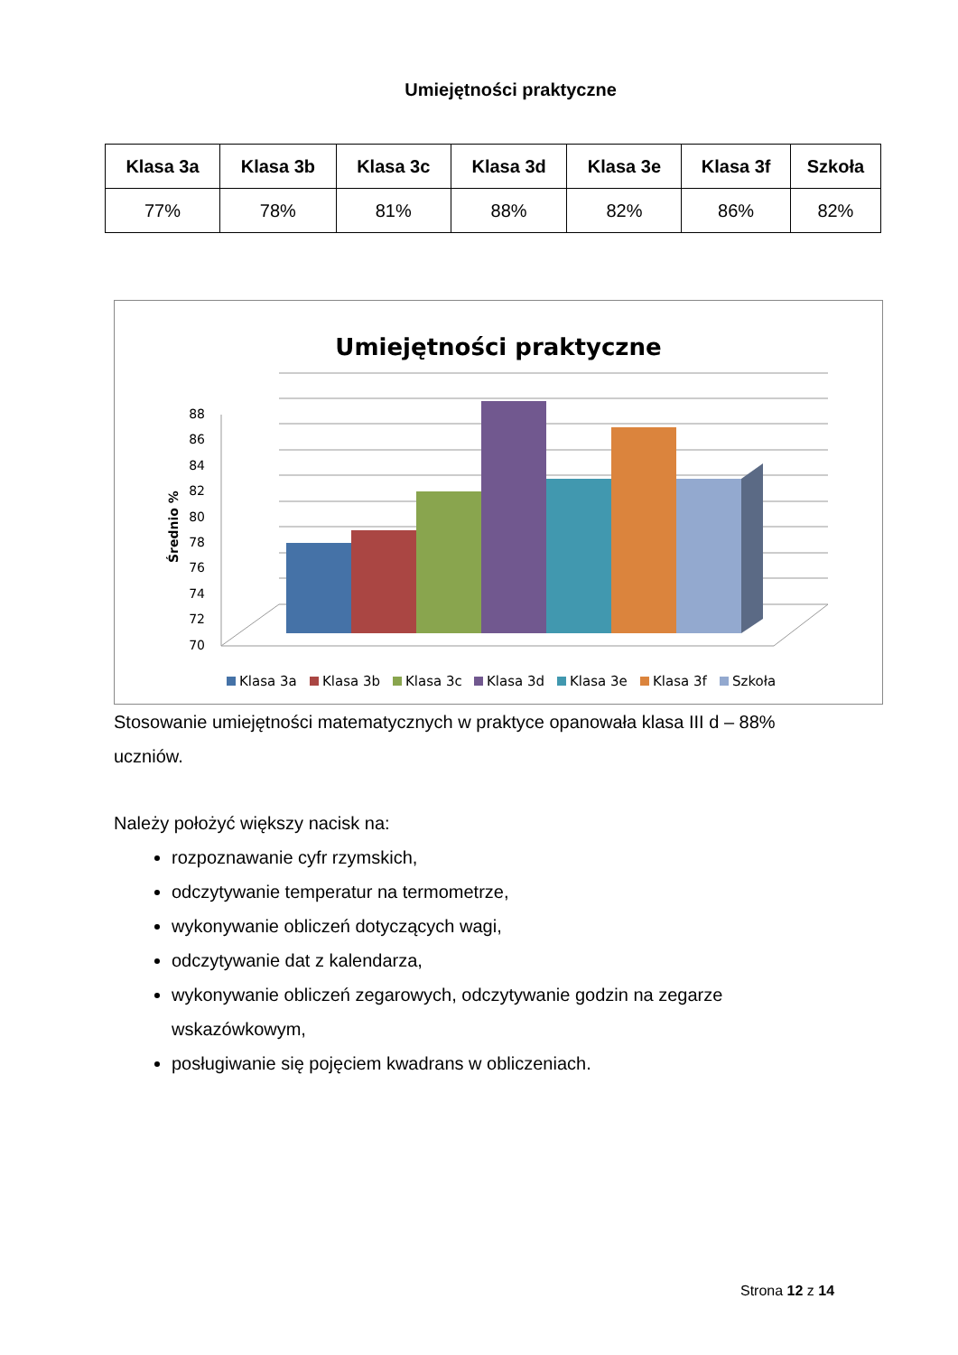Umiejętności praktyczne
| Klasa 3a | Klasa 3b | Klasa 3c | Klasa 3d | Klasa 3e | Klasa 3f | Szkoła |
| --- | --- | --- | --- | --- | --- | --- |
| 77% | 78% | 81% | 88% | 82% | 86% | 82% |
Umiejętności praktyczne
Średnio %
88
86
84
82
80
78
76
74
72
70
Klasa 3a
Klasa 3b
Klasa 3c
Klasa 3d
Klasa 3e
Klasa 3f
Szkoła
Stosowanie umiejętności matematycznych w praktyce opanowała klasa III d – 88% uczniów.
Należy położyć większy nacisk na:
rozpoznawanie cyfr rzymskich,
odczytywanie temperatur na termometrze,
wykonywanie obliczeń dotyczących wagi,
odczytywanie dat z kalendarza,
wykonywanie obliczeń zegarowych, odczytywanie godzin na zegarze wskazówkowym,
posługiwanie się pojęciem kwadrans w obliczeniach.
Strona 12 z 14